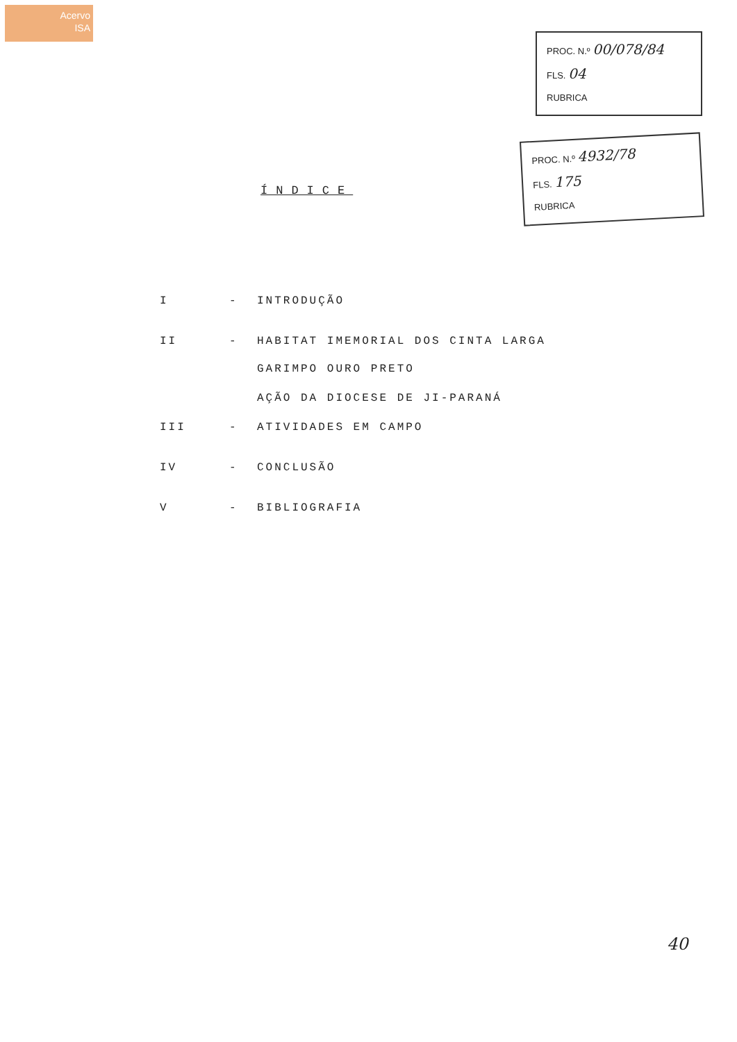Acervo
ISA
PROC. N.º 00/078/84
FLS. 04
RUBRICA
PROC. N.º 4932/78
FLS. 175
RUBRICA
ÍNDICE
I - INTRODUÇÃO
II - HABITAT IMEMORIAL DOS CINTA LARGA
GARIMPO OURO PRETO
AÇÃO DA DIOCESE DE JI-PARANÁ
III - ATIVIDADES EM CAMPO
IV - CONCLUSÃO
V - BIBLIOGRAFIA
40